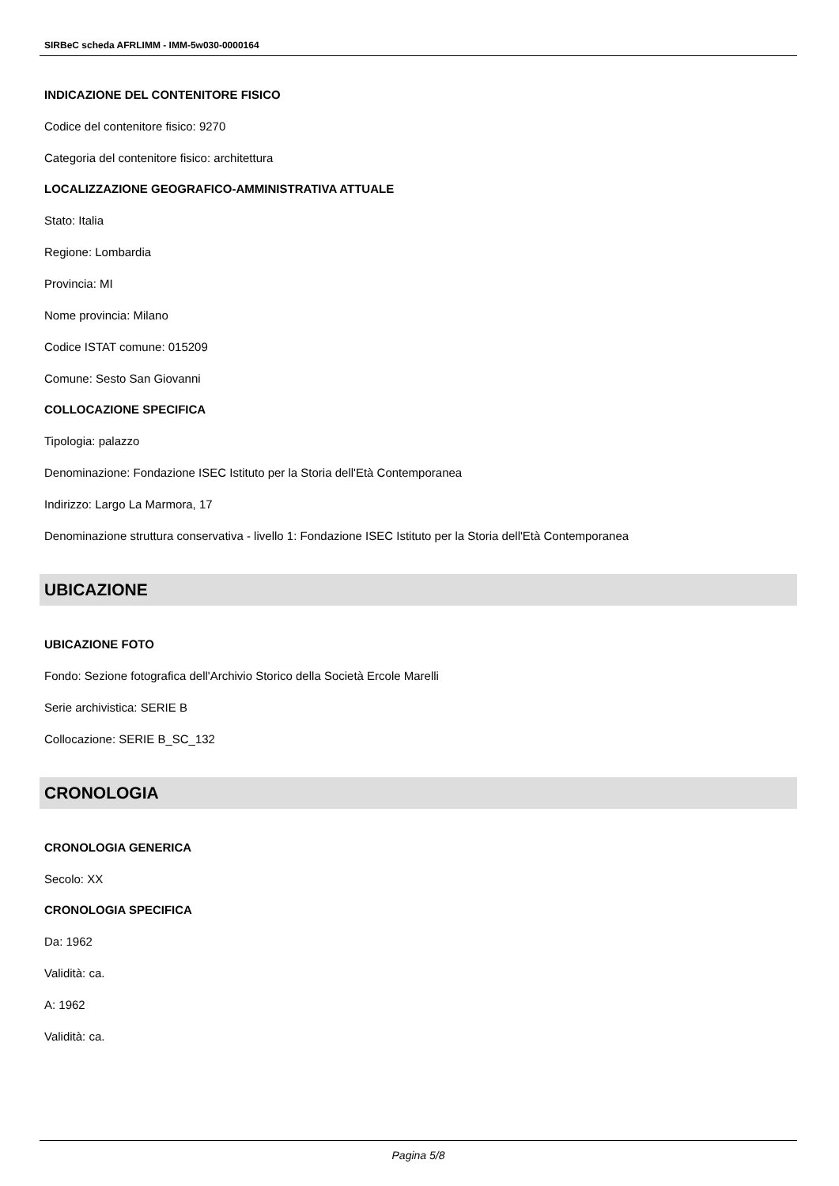SIRBeC scheda AFRLIMM - IMM-5w030-0000164
INDICAZIONE DEL CONTENITORE FISICO
Codice del contenitore fisico: 9270
Categoria del contenitore fisico: architettura
LOCALIZZAZIONE GEOGRAFICO-AMMINISTRATIVA ATTUALE
Stato: Italia
Regione: Lombardia
Provincia: MI
Nome provincia: Milano
Codice ISTAT comune: 015209
Comune: Sesto San Giovanni
COLLOCAZIONE SPECIFICA
Tipologia: palazzo
Denominazione: Fondazione ISEC Istituto per la Storia dell'Età Contemporanea
Indirizzo: Largo La Marmora, 17
Denominazione struttura conservativa - livello 1: Fondazione ISEC Istituto per la Storia dell'Età Contemporanea
UBICAZIONE
UBICAZIONE FOTO
Fondo: Sezione fotografica dell'Archivio Storico della Società Ercole Marelli
Serie archivistica: SERIE B
Collocazione: SERIE B_SC_132
CRONOLOGIA
CRONOLOGIA GENERICA
Secolo: XX
CRONOLOGIA SPECIFICA
Da: 1962
Validità: ca.
A: 1962
Validità: ca.
Pagina 5/8